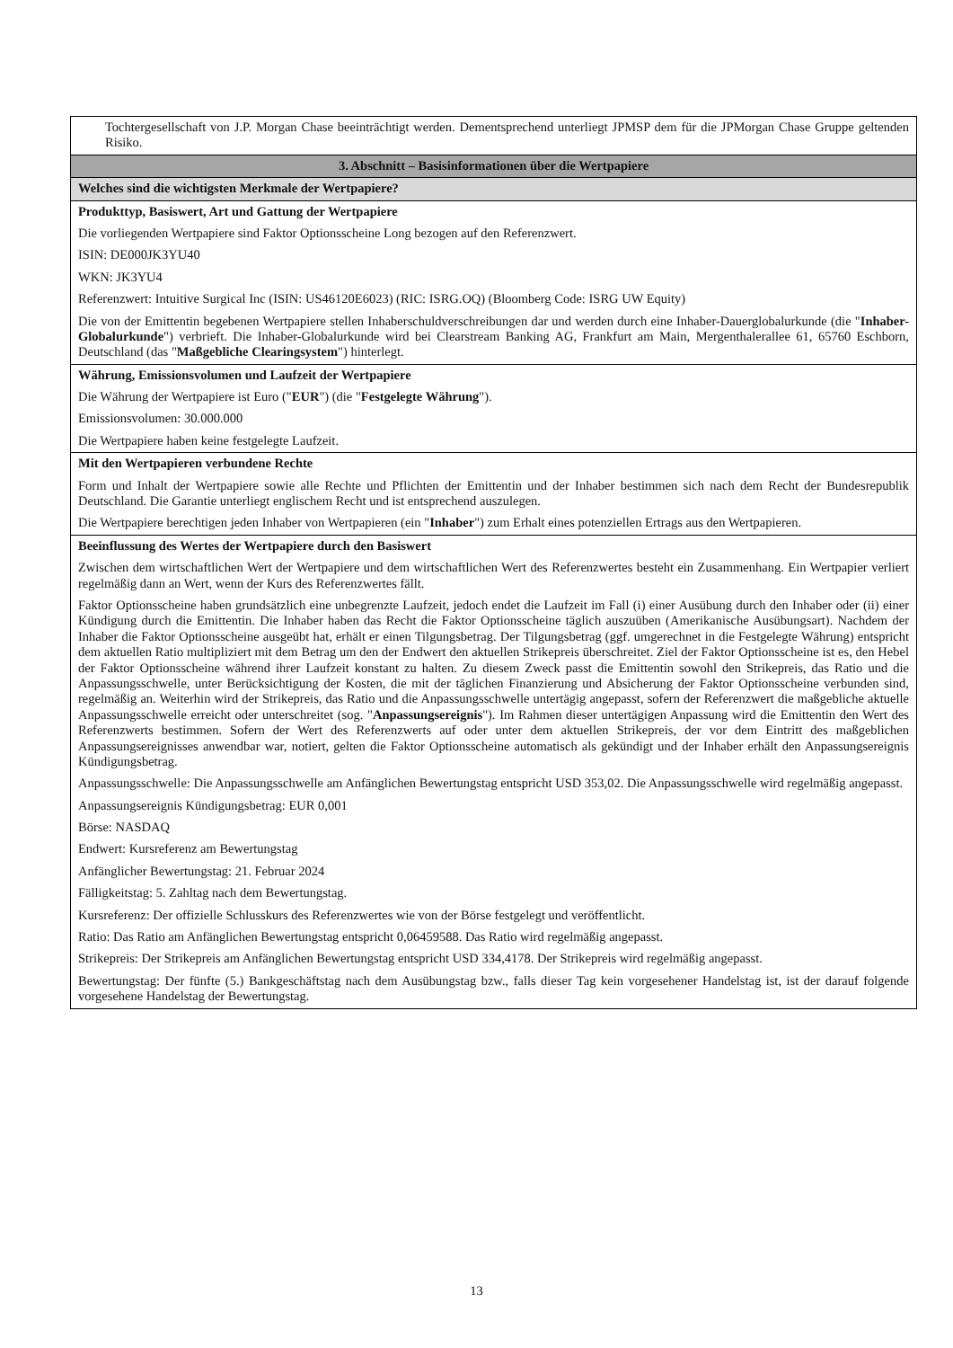| Tochtergesellschaft von J.P. Morgan Chase beeinträchtigt werden. Dementsprechend unterliegt JPMSP dem für die JPMorgan Chase Gruppe geltenden Risiko. |
| 3. Abschnitt – Basisinformationen über die Wertpapiere |
| Welches sind die wichtigsten Merkmale der Wertpapiere? |
| Produkttyp, Basiswert, Art und Gattung der Wertpapiere Die vorliegenden Wertpapiere sind Faktor Optionsscheine Long bezogen auf den Referenzwert. ISIN: DE000JK3YU40 WKN: JK3YU4 Referenzwert: Intuitive Surgical Inc (ISIN: US46120E6023) (RIC: ISRG.OQ) (Bloomberg Code: ISRG UW Equity) Die von der Emittentin begebenen Wertpapiere stellen Inhaberschuldverschreibungen dar und werden durch eine Inhaber-Dauerglobalurkunde (die " Inhaber-Globalurkunde ") verbrieft. Die Inhaber-Globalurkunde wird bei Clearstream Banking AG, Frankfurt am Main, Mergenthalerallee 61, 65760 Eschborn, Deutschland (das " Maßgebliche Clearingsystem ") hinterlegt. |
| Währung, Emissionsvolumen und Laufzeit der Wertpapiere Die Währung der Wertpapiere ist Euro (" EUR ") (die " Festgelegte Währung "). Emissionsvolumen: 30.000.000 Die Wertpapiere haben keine festgelegte Laufzeit. |
| Mit den Wertpapieren verbundene Rechte Form und Inhalt der Wertpapiere sowie alle Rechte und Pflichten der Emittentin und der Inhaber bestimmen sich nach dem Recht der Bundesrepublik Deutschland. Die Garantie unterliegt englischem Recht und ist entsprechend auszulegen. Die Wertpapiere berechtigen jeden Inhaber von Wertpapieren (ein " Inhaber ") zum Erhalt eines potenziellen Ertrags aus den Wertpapieren. |
| Beeinflussung des Wertes der Wertpapiere durch den Basiswert Zwischen dem wirtschaftlichen Wert der Wertpapiere und dem wirtschaftlichen Wert des Referenzwertes besteht ein Zusammenhang. Ein Wertpapier verliert regelmäßig dann an Wert, wenn der Kurs des Referenzwertes fällt. Faktor Optionsscheine haben grundsätzlich eine unbegrenzte Laufzeit, jedoch endet die Laufzeit im Fall (i) einer Ausübung durch den Inhaber oder (ii) einer Kündigung durch die Emittentin. Die Inhaber haben das Recht die Faktor Optionsscheine täglich auszuüben (Amerikanische Ausübungsart). Nachdem der Inhaber die Faktor Optionsscheine ausgeübt hat, erhält er einen Tilgungsbetrag. Der Tilgungsbetrag (ggf. umgerechnet in die Festgelegte Währung) entspricht dem aktuellen Ratio multipliziert mit dem Betrag um den der Endwert den aktuellen Strikepreis überschreitet. Ziel der Faktor Optionsscheine ist es, den Hebel der Faktor Optionsscheine während ihrer Laufzeit konstant zu halten. Zu diesem Zweck passt die Emittentin sowohl den Strikepreis, das Ratio und die Anpassungsschwelle, unter Berücksichtigung der Kosten, die mit der täglichen Finanzierung und Absicherung der Faktor Optionsscheine verbunden sind, regelmäßig an. Weiterhin wird der Strikepreis, das Ratio und die Anpassungsschwelle untertägig angepasst, sofern der Referenzwert die maßgebliche aktuelle Anpassungsschwelle erreicht oder unterschreitet (sog. " Anpassungsereignis "). Im Rahmen dieser untertägigen Anpassung wird die Emittentin den Wert des Referenzwerts bestimmen. Sofern der Wert des Referenzwerts auf oder unter dem aktuellen Strikepreis, der vor dem Eintritt des maßgeblichen Anpassungsereignisses anwendbar war, notiert, gelten die Faktor Optionsscheine automatisch als gekündigt und der Inhaber erhält den Anpassungsereignis Kündigungsbetrag. Anpassungsschwelle: Die Anpassungsschwelle am Anfänglichen Bewertungstag entspricht USD 353,02. Die Anpassungsschwelle wird regelmäßig angepasst. Anpassungsereignis Kündigungsbetrag: EUR 0,001 Börse: NASDAQ Endwert: Kursreferenz am Bewertungstag Anfänglicher Bewertungstag: 21. Februar 2024 Fälligkeitstag: 5. Zahltag nach dem Bewertungstag. Kursreferenz: Der offizielle Schlusskurs des Referenzwertes wie von der Börse festgelegt und veröffentlicht. Ratio: Das Ratio am Anfänglichen Bewertungstag entspricht 0,06459588. Das Ratio wird regelmäßig angepasst. Strikepreis: Der Strikepreis am Anfänglichen Bewertungstag entspricht USD 334,4178. Der Strikepreis wird regelmäßig angepasst. Bewertungstag: Der fünfte (5.) Bankgeschäftstag nach dem Ausübungstag bzw., falls dieser Tag kein vorgesehener Handelstag ist, ist der darauf folgende vorgesehene Handelstag der Bewertungstag. |
13